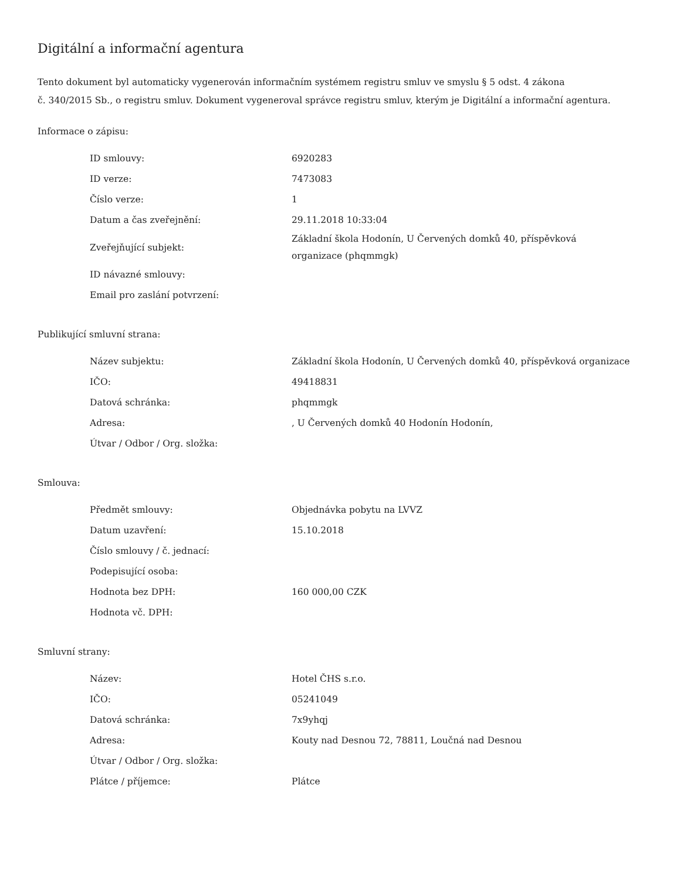Digitální a informační agentura
Tento dokument byl automaticky vygenerován informačním systémem registru smluv ve smyslu § 5 odst. 4 zákona
č. 340/2015 Sb., o registru smluv. Dokument vygeneroval správce registru smluv, kterým je Digitální a informační agentura.
Informace o zápisu:
| ID smlouvy: | 6920283 |
| ID verze: | 7473083 |
| Číslo verze: | 1 |
| Datum a čas zveřejnění: | 29.11.2018 10:33:04 |
| Zveřejňující subjekt: | Základní škola Hodonín, U Červených domků 40, příspěvková organizace (phqmmgk) |
| ID návazné smlouvy: | |
| Email pro zaslání potvrzení: | |
Publikující smluvní strana:
| Název subjektu: | Základní škola Hodonín, U Červených domků 40, příspěvková organizace |
| IČO: | 49418831 |
| Datová schránka: | phqmmgk |
| Adresa: | , U Červených domků 40 Hodonín Hodonín, |
| Útvar / Odbor / Org. složka: | |
Smlouva:
| Předmět smlouvy: | Objednávka pobytu na LVVZ |
| Datum uzavření: | 15.10.2018 |
| Číslo smlouvy / č. jednací: | |
| Podepisující osoba: | |
| Hodnota bez DPH: | 160 000,00 CZK |
| Hodnota vč. DPH: | |
Smluvní strany:
| Název: | Hotel ČHS s.r.o. |
| IČO: | 05241049 |
| Datová schránka: | 7x9yhqj |
| Adresa: | Kouty nad Desnou 72, 78811, Loučná nad Desnou |
| Útvar / Odbor / Org. složka: | |
| Plátce / příjemce: | Plátce |